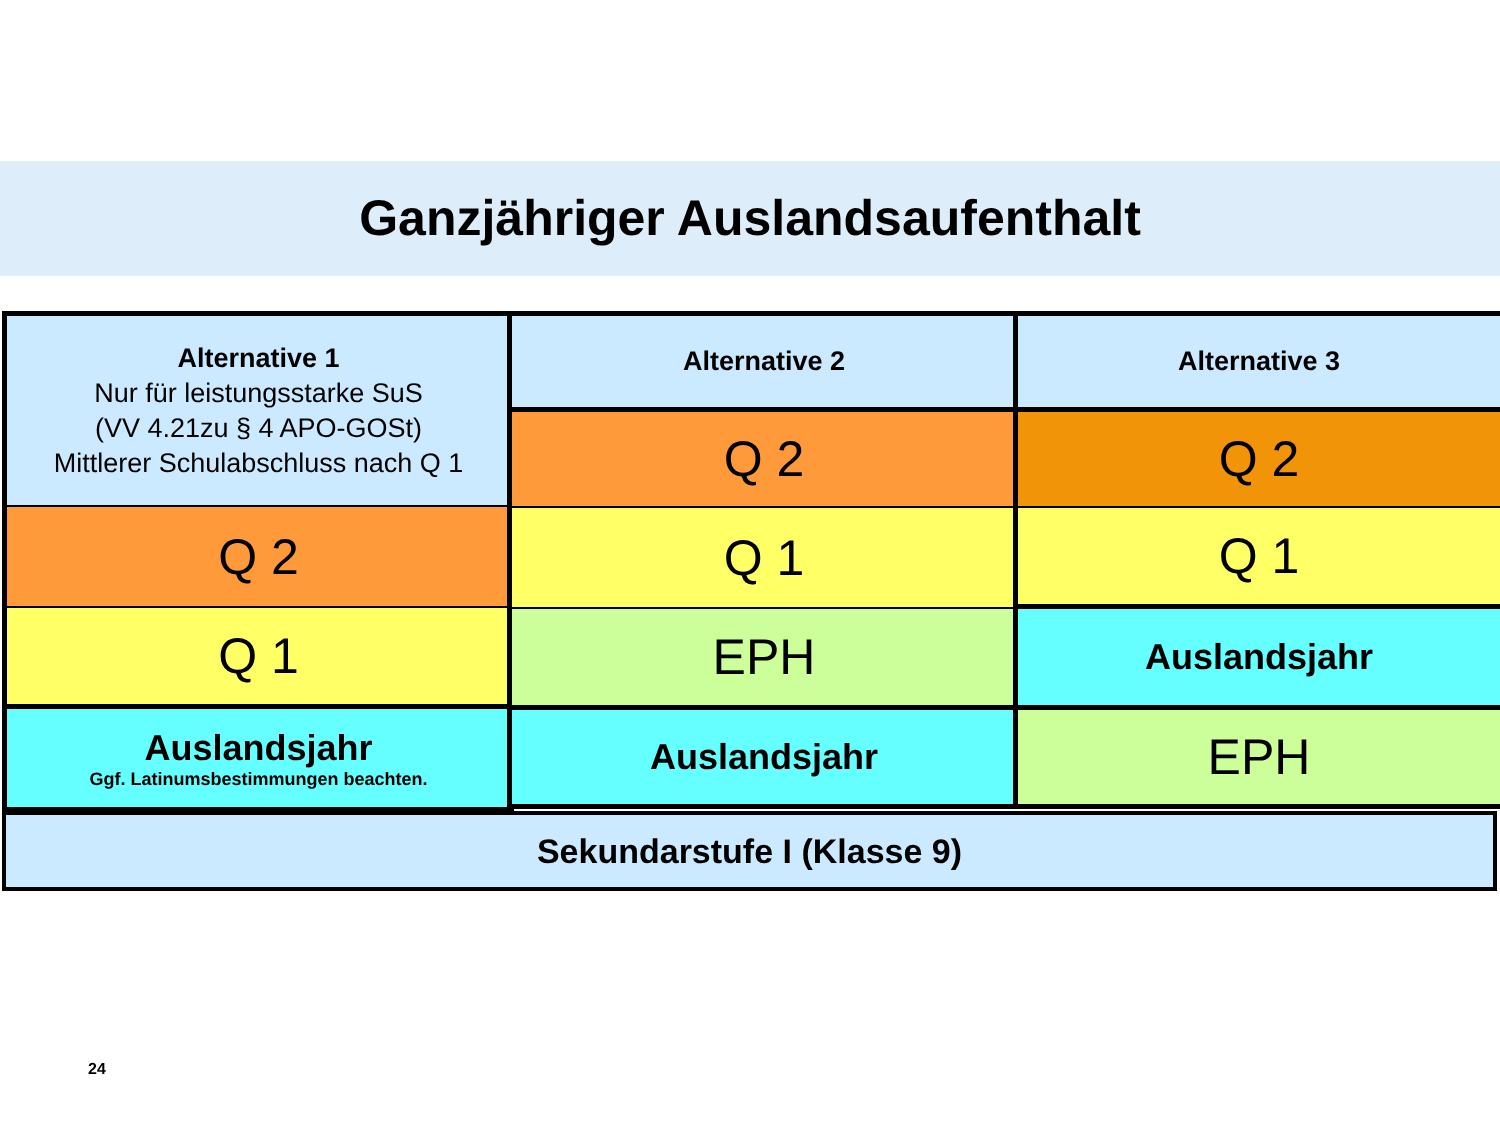Ganzjähriger Auslandsaufenthalt
Alternative 1
Nur für leistungsstarke SuS
(VV 4.21zu § 4 APO-GOSt)
Mittlerer Schulabschluss nach Q 1
Q 2
Q 1
Auslandsjahr
Ggf. Latinumsbestimmungen beachten.
Alternative 2
Q 2
Q 1
EPH
Auslandsjahr
Alternative 3
Q 2
Q 1
Auslandsjahr
EPH
Sekundarstufe I (Klasse 9)
24